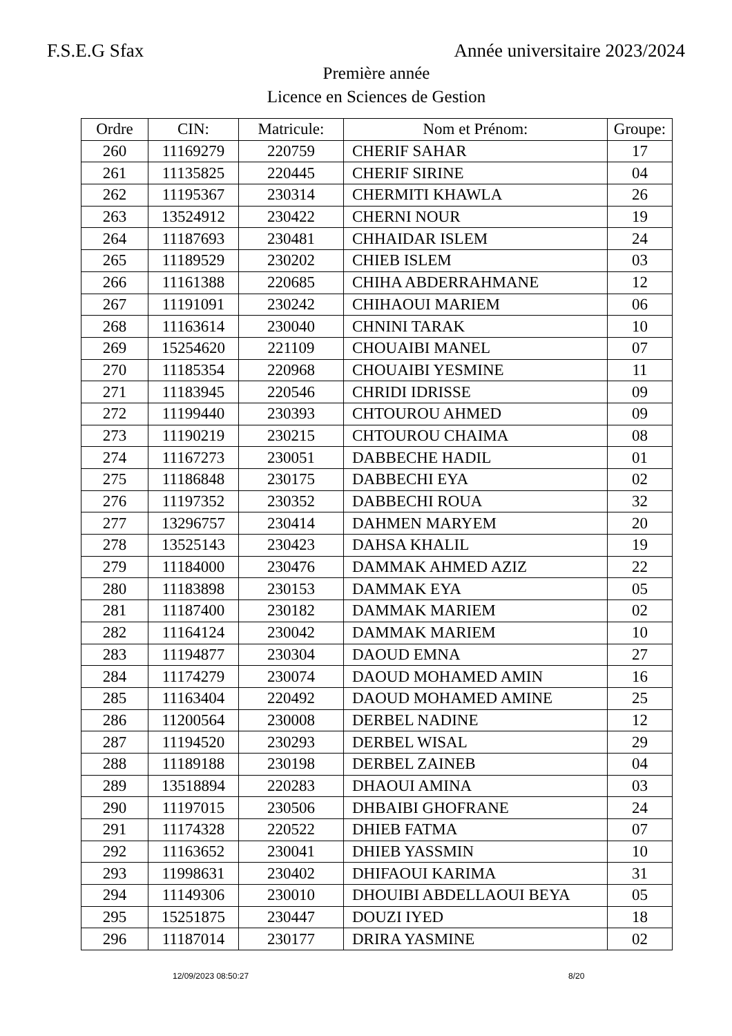F.S.E.G Sfax Année universitaire 2023/2024
Première année
Licence en Sciences de Gestion
| Ordre | CIN: | Matricule: | Nom et Prénom: | Groupe: |
| --- | --- | --- | --- | --- |
| 260 | 11169279 | 220759 | CHERIF SAHAR | 17 |
| 261 | 11135825 | 220445 | CHERIF SIRINE | 04 |
| 262 | 11195367 | 230314 | CHERMITI KHAWLA | 26 |
| 263 | 13524912 | 230422 | CHERNI NOUR | 19 |
| 264 | 11187693 | 230481 | CHHAIDAR ISLEM | 24 |
| 265 | 11189529 | 230202 | CHIEB ISLEM | 03 |
| 266 | 11161388 | 220685 | CHIHA ABDERRAHMANE | 12 |
| 267 | 11191091 | 230242 | CHIHAOUI MARIEM | 06 |
| 268 | 11163614 | 230040 | CHNINI TARAK | 10 |
| 269 | 15254620 | 221109 | CHOUAIBI MANEL | 07 |
| 270 | 11185354 | 220968 | CHOUAIBI YESMINE | 11 |
| 271 | 11183945 | 220546 | CHRIDI IDRISSE | 09 |
| 272 | 11199440 | 230393 | CHTOUROU AHMED | 09 |
| 273 | 11190219 | 230215 | CHTOUROU CHAIMA | 08 |
| 274 | 11167273 | 230051 | DABBECHE HADIL | 01 |
| 275 | 11186848 | 230175 | DABBECHI EYA | 02 |
| 276 | 11197352 | 230352 | DABBECHI ROUA | 32 |
| 277 | 13296757 | 230414 | DAHMEN MARYEM | 20 |
| 278 | 13525143 | 230423 | DAHSA KHALIL | 19 |
| 279 | 11184000 | 230476 | DAMMAK AHMED AZIZ | 22 |
| 280 | 11183898 | 230153 | DAMMAK EYA | 05 |
| 281 | 11187400 | 230182 | DAMMAK MARIEM | 02 |
| 282 | 11164124 | 230042 | DAMMAK MARIEM | 10 |
| 283 | 11194877 | 230304 | DAOUD EMNA | 27 |
| 284 | 11174279 | 230074 | DAOUD MOHAMED AMIN | 16 |
| 285 | 11163404 | 220492 | DAOUD MOHAMED AMINE | 25 |
| 286 | 11200564 | 230008 | DERBEL NADINE | 12 |
| 287 | 11194520 | 230293 | DERBEL WISAL | 29 |
| 288 | 11189188 | 230198 | DERBEL ZAINEB | 04 |
| 289 | 13518894 | 220283 | DHAOUI AMINA | 03 |
| 290 | 11197015 | 230506 | DHBAIBI GHOFRANE | 24 |
| 291 | 11174328 | 220522 | DHIEB FATMA | 07 |
| 292 | 11163652 | 230041 | DHIEB YASSMIN | 10 |
| 293 | 11998631 | 230402 | DHIFAOUI KARIMA | 31 |
| 294 | 11149306 | 230010 | DHOUIBI ABDELLAOUI BEYA | 05 |
| 295 | 15251875 | 230447 | DOUZI IYED | 18 |
| 296 | 11187014 | 230177 | DRIRA YASMINE | 02 |
12/09/2023 08:50:27 8/20